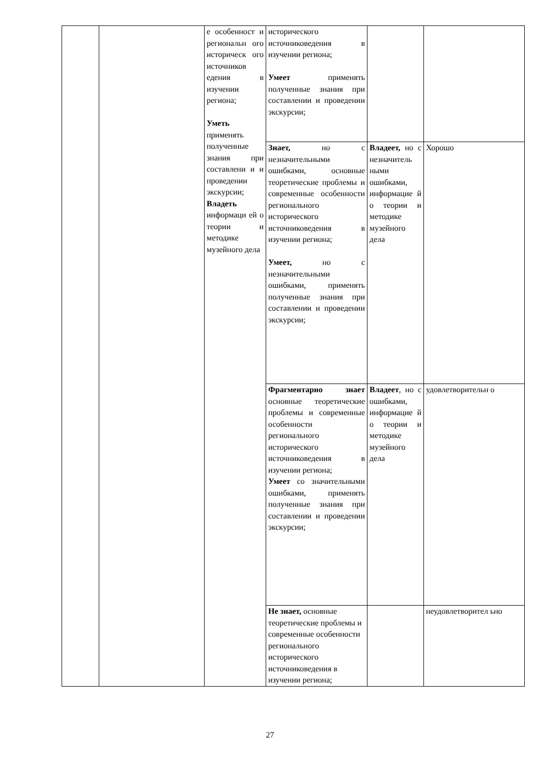| | | е особенност и региональн ого историческ ого источников едения в изучении региона; Уметь применять полученные знания при составлени и и проведении экскурсии; Владеть информаци ей о теории и методике музейного дела | исторического источниковедения в изучении региона; Умеет применять полученные знания при составлении и проведении экскурсии; | | |
| | | | Знает, но с незначительными ошибками, основные теоретические проблемы и современные особенности регионального исторического источниковедения в изучении региона; Умеет, но с незначительными ошибками, применять полученные знания при составлении и проведении экскурсии; | Владеет, но с незначитель ными ошибками, информацие й о теории и методике музейного дела | Хорошо |
| | | | Фрагментарно знает основные теоретические проблемы и современные особенности регионального исторического источниковедения в изучении региона; Умеет со значительными ошибками, применять полученные знания при составлении и проведении экскурсии; | Владеет , но с ошибками, информацие й о теории и методике музейного дела | удовлетворительн о |
| | | | Не знает, основные теоретические проблемы и современные особенности регионального исторического источниковедения в изучении региона; | | неудовлетворител ьно |
27